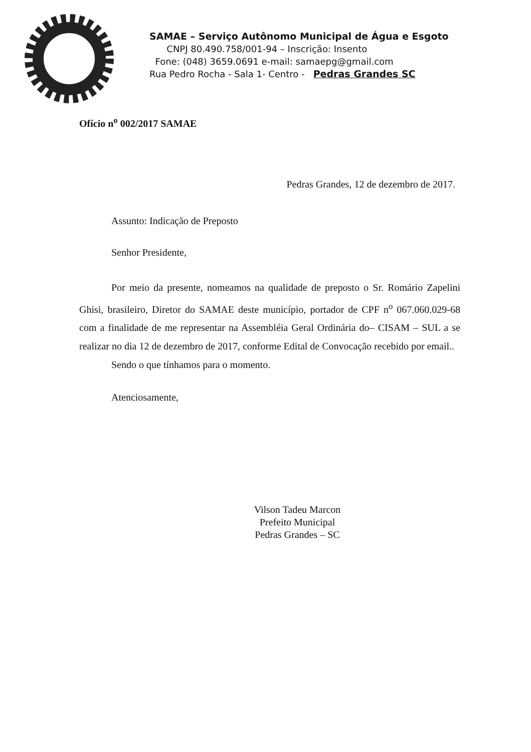SAMAE – Serviço Autônomo Municipal de Água e Esgoto
CNPJ 80.490.758/001-94 – Inscrição: Insento
Fone: (048) 3659.0691 e-mail: samaepg@gmail.com
Rua Pedro Rocha - Sala 1- Centro - Pedras Grandes SC
Ofício n<sup>o</sup> 002/2017 SAMAE
Pedras Grandes, 12 de dezembro de 2017.
Assunto: Indicação de Preposto
Senhor Presidente,
Por meio da presente, nomeamos na qualidade de preposto o Sr. Romário Zapelini Ghisi, brasileiro, Diretor do SAMAE deste município, portador de CPF n<sup>o</sup> 067.060.029-68 com a finalidade de me representar na Assembléia Geral Ordinária do– CISAM – SUL a se realizar no dia 12 de dezembro de 2017, conforme Edital de Convocação recebido por email..
Sendo o que tínhamos para o momento.
Atenciosamente,
Vilson Tadeu Marcon
Prefeito Municipal
Pedras Grandes – SC